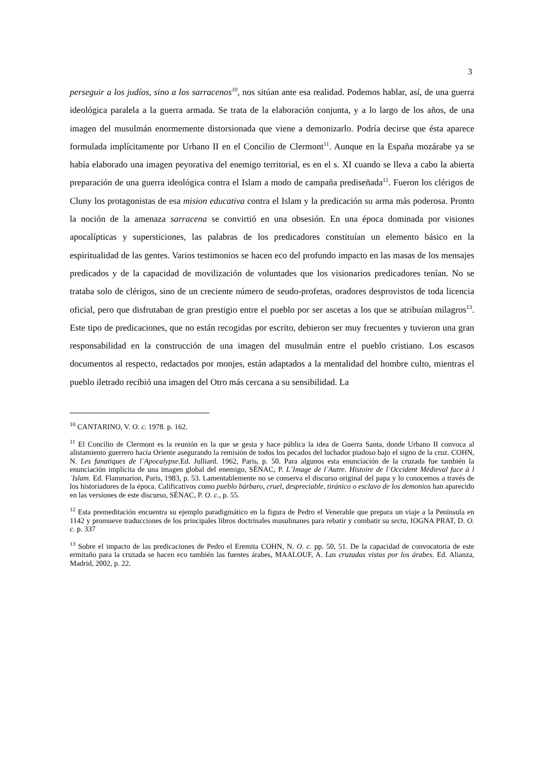3
perseguir a los judíos, sino a los sarracenos<sup>10</sup>, nos sitúan ante esa realidad. Podemos hablar, así, de una guerra ideológica paralela a la guerra armada. Se trata de la elaboración conjunta, y a lo largo de los años, de una imagen del musulmán enormemente distorsionada que viene a demonizarlo. Podría decirse que ésta aparece formulada implícitamente por Urbano II en el Concilio de Clermont<sup>11</sup>. Aunque en la España mozárabe ya se había elaborado una imagen peyorativa del enemigo territorial, es en el s. XI cuando se lleva a cabo la abierta preparación de una guerra ideológica contra el Islam a modo de campaña prediseñada<sup>12</sup>. Fueron los clérigos de Cluny los protagonistas de esa mision educativa contra el Islam y la predicación su arma más poderosa. Pronto la noción de la amenaza sarracena se convirtió en una obsesión. En una época dominada por visiones apocalípticas y supersticiones, las palabras de los predicadores constituían un elemento básico en la espiritualidad de las gentes. Varios testimonios se hacen eco del profundo impacto en las masas de los mensajes predicados y de la capacidad de movilización de voluntades que los visionarios predicadores tenían. No se trataba solo de clérigos, sino de un creciente número de seudo-profetas, oradores desprovistos de toda licencia oficial, pero que disfrutaban de gran prestigio entre el pueblo por ser ascetas a los que se atribuían milagros<sup>13</sup>. Este tipo de predicaciones, que no están recogidas por escrito, debieron ser muy frecuentes y tuvieron una gran responsabilidad en la construcción de una imagen del musulmán entre el pueblo cristiano. Los escasos documentos al respecto, redactados por monjes, están adaptados a la mentalidad del hombre culto, mientras el pueblo iletrado recibió una imagen del Otro más cercana a su sensibilidad. La
<sup>10</sup> CANTARINO, V. O. c. 1978. p. 162.
<sup>11</sup> El Concilio de Clermont es la reunión en la que se gesta y hace pública la idea de Guerra Santa, donde Urbano II convoca al alistamiento guerrero hacia Oriente asegurando la remisión de todos los pecados del luchador piadoso bajo el signo de la cruz. COHN, N. Les fanatiques de l´Apocalypse.Ed. Julliard. 1962, Paris, p. 50. Para algunos esta enunciación de la cruzada fue también la enunciación implícita de una imagen global del enemigo, SÉNAC, P. L´Image de l´Autre. Histoire de l´Occident Médieval face à l´Islam. Ed. Flammarion, Paris, 1983, p. 53. Lamentablemente no se conserva el discurso original del papa y lo conocemos a través de los historiadores de la época. Calificativos como pueblo bárbaro, cruel, despreciable, tiránico o esclavo de los demonios han aparecido en las versiones de este discurso, SÉNAC, P. O. c., p. 55.
<sup>12</sup> Esta premeditación encuentra su ejemplo paradigmático en la figura de Pedro el Venerable que prepara un viaje a la Península en 1142 y promueve traducciones de los principales libros doctrinales musulmanes para rebatir y combatir su secta, IOGNA PRAT, D. O. c. p. 337
<sup>13</sup> Sobre el impacto de las predicaciones de Pedro el Eremita COHN, N. O. c. pp. 50, 51. De la capacidad de convocatoria de este ermitaño para la cruzada se hacen eco también las fuentes árabes, MAALOUF, A. Las cruzadas vistas por los árabes. Ed. Alianza, Madrid, 2002, p. 22.